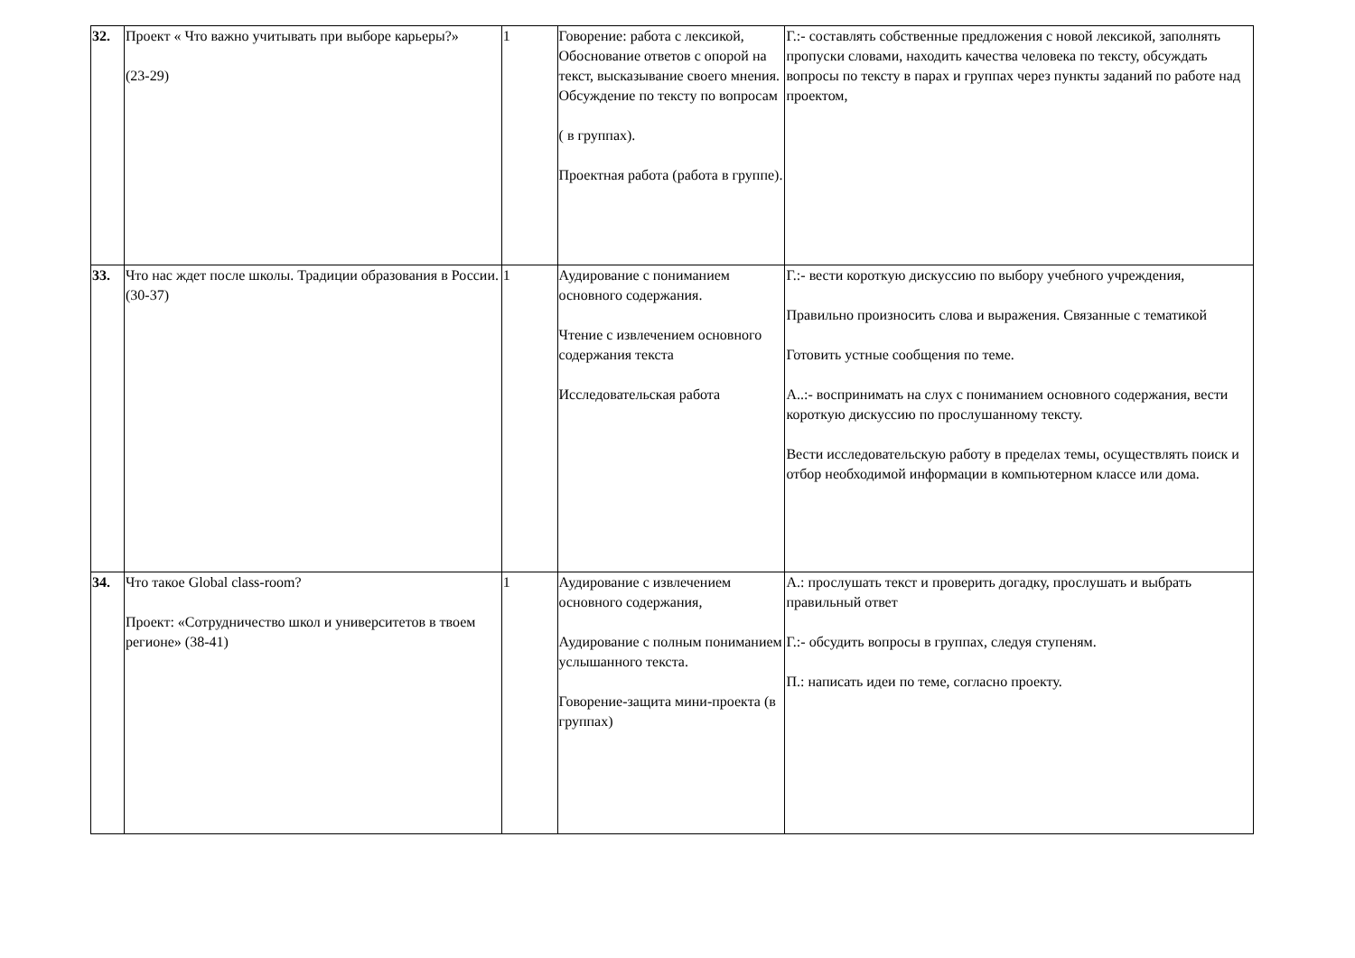| 32. | Проект « Что важно учитывать при выборе карьеры?» (23-29) | 1 | Говорение: работа с лексикой, Обоснование ответов с опорой на текст, высказывание своего мнения. Обсуждение по тексту по вопросам ( в группах). Проектная работа (работа в группе). | Г.:- составлять собственные предложения с новой лексикой, заполнять пропуски словами, находить качества человека по тексту, обсуждать вопросы по тексту в парах и группах через пункты заданий по работе над проектом, |
| 33. | Что нас ждет после школы. Традиции образования в России.(30-37) | 1 | Аудирование с пониманием основного содержания. Чтение с извлечением основного содержания текста Исследовательская работа | Г.:- вести короткую дискуссию по выбору учебного учреждения, Правильно произносить слова и выражения. Связанные с тематикой Готовить устные сообщения по теме. А..:- воспринимать на слух с пониманием основного содержания, вести короткую дискуссию по прослушанному тексту. Вести исследовательскую работу в пределах темы, осуществлять поиск и отбор необходимой информации в компьютерном классе или дома. |
| 34. | Что такое Global class-room? Проект: «Сотрудничество школ и университетов в твоем регионе» (38-41) | 1 | Аудирование с извлечением основного содержания, Аудирование с полным пониманием услышанного текста. Говорение-защита мини-проекта (в группах) | А.: прослушать текст и проверить догадку, прослушать и выбрать правильный ответ Г.:- обсудить вопросы в группах, следуя ступеням. П.: написать идеи по теме, согласно проекту. |